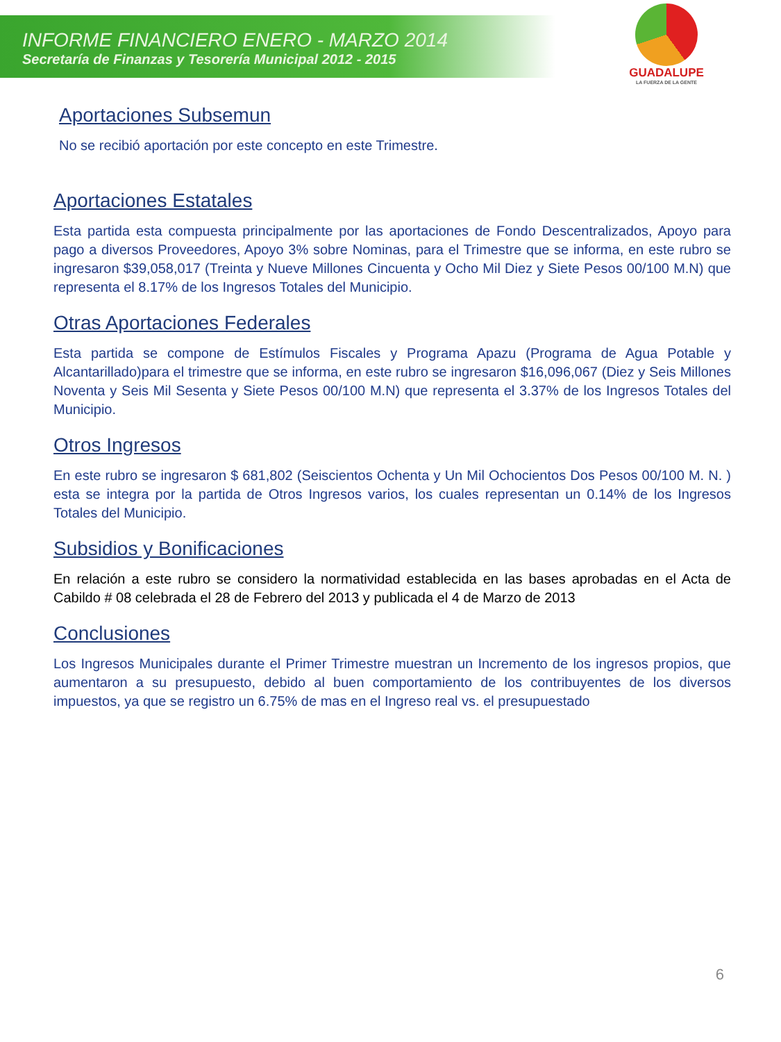INFORME FINANCIERO ENERO - MARZO 2014
Secretaría de Finanzas y Tesorería Municipal 2012 - 2015
GUADALUPE
LA FUERZA DE LA GENTE
Aportaciones Subsemun
No se recibió aportación por este concepto en este Trimestre.
Aportaciones Estatales
Esta partida esta compuesta principalmente por las aportaciones de Fondo Descentralizados, Apoyo para pago a diversos Proveedores, Apoyo 3% sobre Nominas, para el Trimestre que se informa, en este rubro se ingresaron $39,058,017 (Treinta y Nueve Millones Cincuenta y Ocho Mil Diez y Siete Pesos 00/100 M.N) que representa el 8.17% de los Ingresos Totales del Municipio.
Otras Aportaciones Federales
Esta partida se compone de Estímulos Fiscales y Programa Apazu (Programa de Agua Potable y Alcantarillado)para el trimestre que se informa, en este rubro se ingresaron $16,096,067 (Diez y Seis Millones Noventa y Seis Mil Sesenta y Siete Pesos 00/100 M.N) que representa el 3.37% de los Ingresos Totales del Municipio.
Otros Ingresos
En este rubro se ingresaron $ 681,802 (Seiscientos Ochenta y Un Mil Ochocientos Dos Pesos 00/100 M. N. ) esta se integra por la partida de Otros Ingresos varios, los cuales representan un 0.14% de los Ingresos Totales del Municipio.
Subsidios y Bonificaciones
En relación a este rubro se considero la normatividad establecida en las bases aprobadas en el Acta de Cabildo # 08 celebrada el 28 de Febrero del 2013 y publicada el 4 de Marzo de 2013
Conclusiones
Los Ingresos Municipales durante el Primer Trimestre muestran un Incremento de los ingresos propios, que aumentaron a su presupuesto, debido al buen comportamiento de los contribuyentes de los diversos impuestos, ya que se registro un 6.75% de mas en el Ingreso real vs. el presupuestado
6